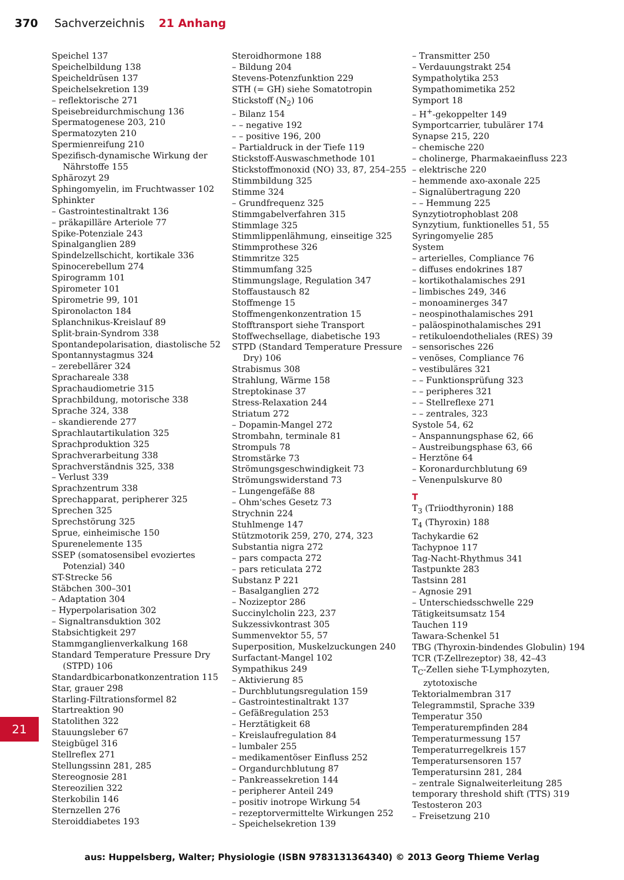370 Sachverzeichnis 21 Anhang
Speichel 137
Speichelbildung 138
Speicheldrüsen 137
Speichelsekretion 139
– reflektorische 271
Speisebreidurchmischung 136
Spermatogenese 203, 210
Spermatozyten 210
Spermienreifung 210
Spezifisch-dynamische Wirkung der Nährstoffe 155
Sphärozyt 29
Sphingomyelin, im Fruchtwasser 102
Sphinkter
– Gastrointestinaltrakt 136
– präkapilläre Arteriole 77
Spike-Potenziale 243
Spinalganglien 289
Spindelzellschicht, kortikale 336
Spinocerebellum 274
Spirogramm 101
Spirometer 101
Spirometrie 99, 101
Spironolacton 184
Splanchnikus-Kreislauf 89
Split-brain-Syndrom 338
Spontandepolarisation, diastolische 52
Spontannystagmus 324
– zerebellärer 324
Sprachareale 338
Sprachaudiometrie 315
Sprachbildung, motorische 338
Sprache 324, 338
– skandierende 277
Sprachlautartikulation 325
Sprachproduktion 325
Sprachverarbeitung 338
Sprachverständnis 325, 338
– Verlust 339
Sprachzentrum 338
Sprechapparat, peripherer 325
Sprechen 325
Sprechstörung 325
Sprue, einheimische 150
Spurenelemente 135
SSEP (somatosensibel evoziertes Potenzial) 340
ST-Strecke 56
Stäbchen 300–301
– Adaptation 304
– Hyperpolarisation 302
– Signaltransduktion 302
Stabsichtigkeit 297
Stammganglienverkalkung 168
Standard Temperature Pressure Dry (STPD) 106
Standardbicarbonatkonzentration 115
Star, grauer 298
Starling-Filtrationsformel 82
Startreaktion 90
Statolithen 322
Stauungsleber 67
Steigbügel 316
Stellreflex 271
Stellungssinn 281, 285
Stereognosie 281
Stereozilien 322
Sterkobilin 146
Sternzellen 276
Steroiddiabetes 193
Steroidhormone 188
– Bildung 204
Stevens-Potenzfunktion 229
STH (= GH) siehe Somatotropin
Stickstoff (N<sub>2</sub>) 106
– Bilanz 154
– – negative 192
– – positive 196, 200
– Partialdruck in der Tiefe 119
Stickstoff-Auswaschmethode 101
Stickstoffmonoxid (NO) 33, 87, 254–255
Stimmbildung 325
Stimme 324
– Grundfrequenz 325
Stimmgabelverfahren 315
Stimmlage 325
Stimmlippenlähmung, einseitige 325
Stimmprothese 326
Stimmritze 325
Stimmumfang 325
Stimmungslage, Regulation 347
Stoffaustausch 82
Stoffmenge 15
Stoffmengenkonzentration 15
Stofftransport siehe Transport
Stoffwechsellage, diabetische 193
STPD (Standard Temperature Pressure Dry) 106
Strabismus 308
Strahlung, Wärme 158
Streptokinase 37
Stress-Relaxation 244
Striatum 272
– Dopamin-Mangel 272
Strombahn, terminale 81
Strompuls 78
Stromstärke 73
Strömungsgeschwindigkeit 73
Strömungswiderstand 73
– Lungengefäße 88
– Ohm'sches Gesetz 73
Strychnin 224
Stuhlmenge 147
Stützmotorik 259, 270, 274, 323
Substantia nigra 272
– pars compacta 272
– pars reticulata 272
Substanz P 221
– Basalganglien 272
– Nozizeptor 286
Succinylcholin 223, 237
Sukzessivkontrast 305
Summenvektor 55, 57
Superposition, Muskelzuckungen 240
Surfactant-Mangel 102
Sympathikus 249
– Aktivierung 85
– Durchblutungsregulation 159
– Gastrointestinaltrakt 137
– Gefäßregulation 253
– Herztätigkeit 68
– Kreislaufregulation 84
– lumbaler 255
– medikamentöser Einfluss 252
– Organdurchblutung 87
– Pankreassekretion 144
– peripherer Anteil 249
– positiv inotrope Wirkung 54
– rezeptorvermittelte Wirkungen 252
– Speichelsekretion 139
– Transmitter 250
– Verdauungstrakt 254
Sympatholytika 253
Sympathomimetika 252
Symport 18
– H<sup>+</sup>-gekoppelter 149
Symportcarrier, tubulärer 174
Synapse 215, 220
– chemische 220
– cholinerge, Pharmakaeinfluss 223
– elektrische 220
– hemmende axo-axonale 225
– Signalübertragung 220
– – Hemmung 225
Synzytiotrophoblast 208
Synzytium, funktionelles 51, 55
Syringomyelie 285
System
– arterielles, Compliance 76
– diffuses endokrines 187
– kortikothalamisches 291
– limbisches 249, 346
– monoaminerges 347
– neospinothalamisches 291
– paläospinothalamisches 291
– retikuloendotheliales (RES) 39
– sensorisches 226
– venöses, Compliance 76
– vestibuläres 321
– – Funktionsprüfung 323
– – peripheres 321
– – Stellreflexe 271
– – zentrales, 323
Systole 54, 62
– Anspannungsphase 62, 66
– Austreibungsphase 63, 66
– Herztöne 64
– Koronardurchblutung 69
– Venenpulskurve 80
T
T<sub>3</sub> (Triiodthyronin) 188
T<sub>4</sub> (Thyroxin) 188
Tachykardie 62
Tachypnoe 117
Tag-Nacht-Rhythmus 341
Tastpunkte 283
Tastsinn 281
– Agnosie 291
– Unterschiedsschwelle 229
Tätigkeitsumsatz 154
Tauchen 119
Tawara-Schenkel 51
TBG (Thyroxin-bindendes Globulin) 194
TCR (T-Zellrezeptor) 38, 42–43
T<sub>C</sub>-Zellen siehe T-Lymphozyten, zytotoxische
Tektorialmembran 317
Telegrammstil, Sprache 339
Temperatur 350
Temperaturempfinden 284
Temperaturmessung 157
Temperaturregelkreis 157
Temperatursensoren 157
Temperatursinn 281, 284
– zentrale Signalweiterleitung 285
temporary threshold shift (TTS) 319
Testosteron 203
– Freisetzung 210
21
aus: Huppelsberg, Walter; Physiologie (ISBN 9783131364340) © 2013 Georg Thieme Verlag